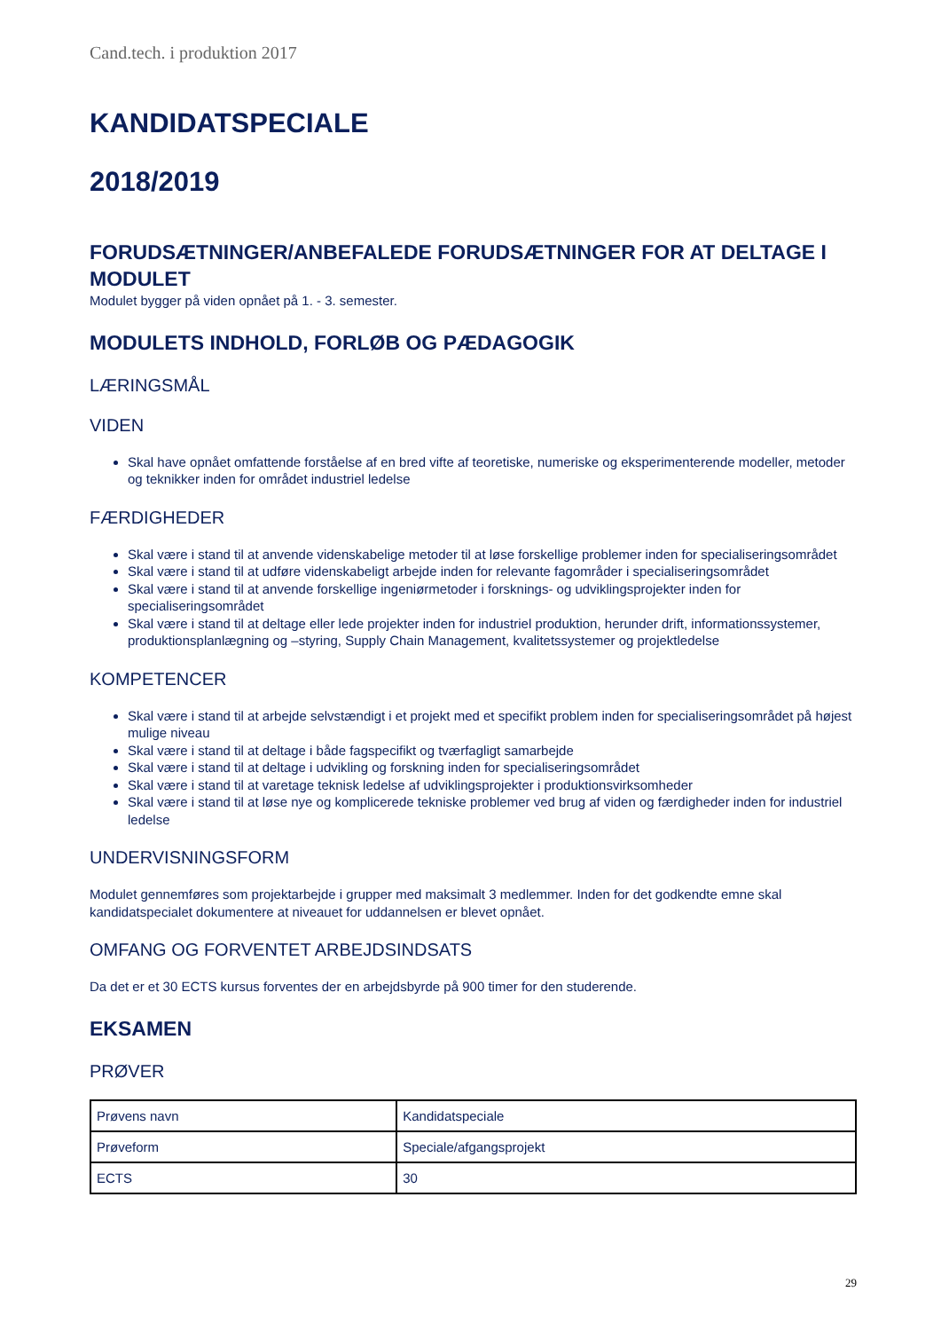Cand.tech. i produktion 2017
KANDIDATSPECIALE
2018/2019
FORUDSÆTNINGER/ANBEFALEDE FORUDSÆTNINGER FOR AT DELTAGE I MODULET
Modulet bygger på viden opnået på 1. - 3. semester.
MODULETS INDHOLD, FORLØB OG PÆDAGOGIK
LÆRINGSMÅL
VIDEN
Skal have opnået omfattende forståelse af en bred vifte af teoretiske, numeriske og eksperimenterende modeller, metoder og teknikker inden for området industriel ledelse
FÆRDIGHEDER
Skal være i stand til at anvende videnskabelige metoder til at løse forskellige problemer inden for specialiseringsområdet
Skal være i stand til at udføre videnskabeligt arbejde inden for relevante fagområder i specialiseringsområdet
Skal være i stand til at anvende forskellige ingeniørmetoder i forsknings- og udviklingsprojekter inden for specialiseringsområdet
Skal være i stand til at deltage eller lede projekter inden for industriel produktion, herunder drift, informationssystemer, produktionsplanlægning og –styring, Supply Chain Management, kvalitetssystemer og projektledelse
KOMPETENCER
Skal være i stand til at arbejde selvstændigt i et projekt med et specifikt problem inden for specialiseringsområdet på højest mulige niveau
Skal være i stand til at deltage i både fagspecifikt og tværfagligt samarbejde
Skal være i stand til at deltage i udvikling og forskning inden for specialiseringsområdet
Skal være i stand til at varetage teknisk ledelse af udviklingsprojekter i produktionsvirksomheder
Skal være i stand til at løse nye og komplicerede tekniske problemer ved brug af viden og færdigheder inden for industriel ledelse
UNDERVISNINGSFORM
Modulet gennemføres som projektarbejde i grupper med maksimalt 3 medlemmer. Inden for det godkendte emne skal kandidatspecialet dokumentere at niveauet for uddannelsen er blevet opnået.
OMFANG OG FORVENTET ARBEJDSINDSATS
Da det er et 30 ECTS kursus forventes der en arbejdsbyrde på 900 timer for den studerende.
EKSAMEN
PRØVER
| Prøvens navn | Kandidatspeciale |
| Prøveform | Speciale/afgangsprojekt |
| ECTS | 30 |
29